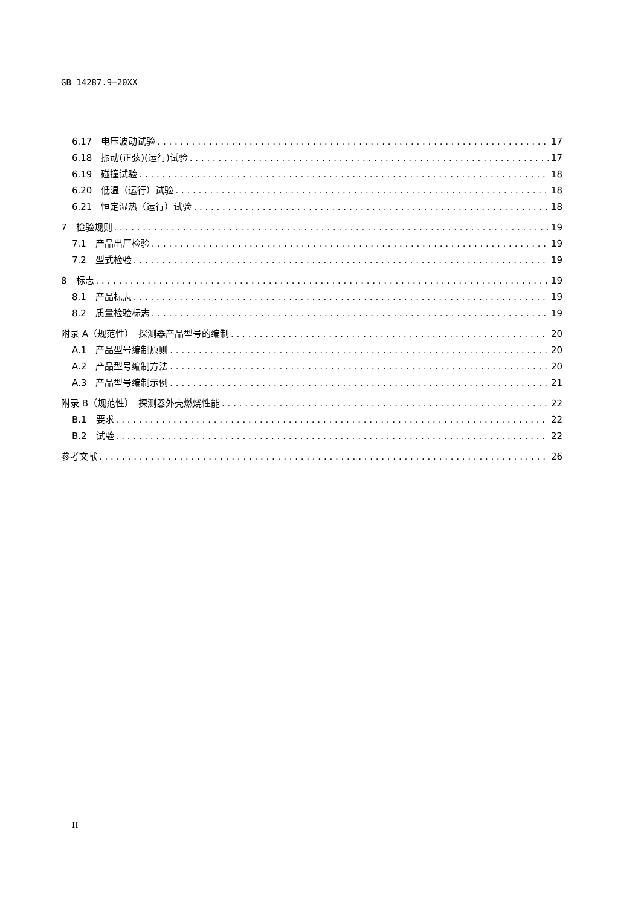GB 14287.9—20XX
6.17　电压波动试验 17
6.18　振动(正弦)(运行)试验 17
6.19　碰撞试验 18
6.20　低温（运行）试验 18
6.21　恒定湿热（运行）试验 18
7　检验规则 19
7.1　产品出厂检验 19
7.2　型式检验 19
8　标志 19
8.1　产品标志 19
8.2　质量检验标志 19
附录 A（规范性）　探测器产品型号的编制 20
A.1　产品型号编制原则 20
A.2　产品型号编制方法 20
A.3　产品型号编制示例 21
附录 B（规范性）　探测器外壳燃烧性能 22
B.1　要求 22
B.2　试验 22
参考文献 26
II